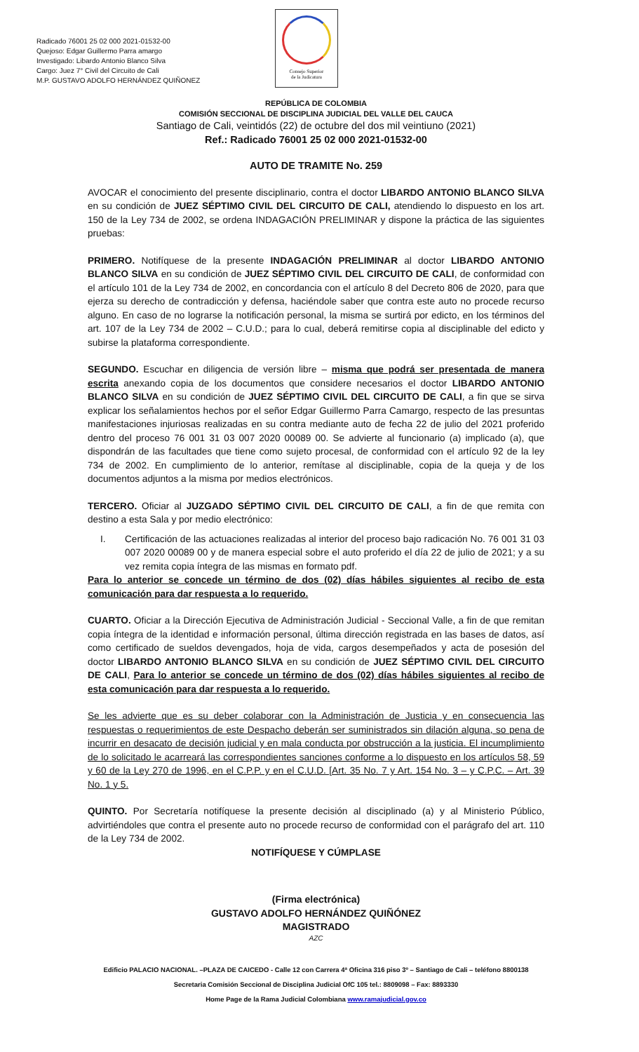Radicado 76001 25 02 000 2021-01532-00
Quejoso: Edgar Guillermo Parra amargo
Investigado: Libardo Antonio Blanco Silva
Cargo: Juez 7° Civil del Circuito de Cali
M.P. GUSTAVO ADOLFO HERNÁNDEZ QUIÑONEZ
Consejo Superior
de la Judicatura
REPÚBLICA DE COLOMBIA
COMISIÓN SECCIONAL DE DISCIPLINA JUDICIAL DEL VALLE DEL CAUCA
Santiago de Cali, veintidós (22) de octubre del dos mil veintiuno (2021)
Ref.: Radicado 76001 25 02 000 2021-01532-00
AUTO DE TRAMITE No. 259
AVOCAR el conocimiento del presente disciplinario, contra el doctor LIBARDO ANTONIO BLANCO SILVA en su condición de JUEZ SÉPTIMO CIVIL DEL CIRCUITO DE CALI, atendiendo lo dispuesto en los art. 150 de la Ley 734 de 2002, se ordena INDAGACIÓN PRELIMINAR y dispone la práctica de las siguientes pruebas:
PRIMERO. Notifíquese de la presente INDAGACIÓN PRELIMINAR al doctor LIBARDO ANTONIO BLANCO SILVA en su condición de JUEZ SÉPTIMO CIVIL DEL CIRCUITO DE CALI, de conformidad con el artículo 101 de la Ley 734 de 2002, en concordancia con el artículo 8 del Decreto 806 de 2020, para que ejerza su derecho de contradicción y defensa, haciéndole saber que contra este auto no procede recurso alguno. En caso de no lograrse la notificación personal, la misma se surtirá por edicto, en los términos del art. 107 de la Ley 734 de 2002 – C.U.D.; para lo cual, deberá remitirse copia al disciplinable del edicto y subirse la plataforma correspondiente.
SEGUNDO. Escuchar en diligencia de versión libre – misma que podrá ser presentada de manera escrita anexando copia de los documentos que considere necesarios el doctor LIBARDO ANTONIO BLANCO SILVA en su condición de JUEZ SÉPTIMO CIVIL DEL CIRCUITO DE CALI, a fin que se sirva explicar los señalamientos hechos por el señor Edgar Guillermo Parra Camargo, respecto de las presuntas manifestaciones injuriosas realizadas en su contra mediante auto de fecha 22 de julio del 2021 proferido dentro del proceso 76 001 31 03 007 2020 00089 00. Se advierte al funcionario (a) implicado (a), que dispondrán de las facultades que tiene como sujeto procesal, de conformidad con el artículo 92 de la ley 734 de 2002. En cumplimiento de lo anterior, remítase al disciplinable, copia de la queja y de los documentos adjuntos a la misma por medios electrónicos.
TERCERO. Oficiar al JUZGADO SÉPTIMO CIVIL DEL CIRCUITO DE CALI, a fin de que remita con destino a esta Sala y por medio electrónico:
I. Certificación de las actuaciones realizadas al interior del proceso bajo radicación No. 76 001 31 03 007 2020 00089 00 y de manera especial sobre el auto proferido el día 22 de julio de 2021; y a su vez remita copia íntegra de las mismas en formato pdf.
Para lo anterior se concede un término de dos (02) días hábiles siguientes al recibo de esta comunicación para dar respuesta a lo requerido.
CUARTO. Oficiar a la Dirección Ejecutiva de Administración Judicial - Seccional Valle, a fin de que remitan copia íntegra de la identidad e información personal, última dirección registrada en las bases de datos, así como certificado de sueldos devengados, hoja de vida, cargos desempeñados y acta de posesión del doctor LIBARDO ANTONIO BLANCO SILVA en su condición de JUEZ SÉPTIMO CIVIL DEL CIRCUITO DE CALI, Para lo anterior se concede un término de dos (02) días hábiles siguientes al recibo de esta comunicación para dar respuesta a lo requerido.
Se les advierte que es su deber colaborar con la Administración de Justicia y en consecuencia las respuestas o requerimientos de este Despacho deberán ser suministrados sin dilación alguna, so pena de incurrir en desacato de decisión judicial y en mala conducta por obstrucción a la justicia. El incumplimiento de lo solicitado le acarreará las correspondientes sanciones conforme a lo dispuesto en los artículos 58, 59 y 60 de la Ley 270 de 1996, en el C.P.P. y en el C.U.D. [Art. 35 No. 7 y Art. 154 No. 3 – y C.P.C. – Art. 39 No. 1 y 5.
QUINTO. Por Secretaría notifíquese la presente decisión al disciplinado (a) y al Ministerio Público, advirtiéndoles que contra el presente auto no procede recurso de conformidad con el parágrafo del art. 110 de la Ley 734 de 2002.
NOTIFÍQUESE Y CÚMPLASE
(Firma electrónica)
GUSTAVO ADOLFO HERNÁNDEZ QUIÑÓNEZ
MAGISTRADO
AZC
Edificio PALACIO NACIONAL. –PLAZA DE CAICEDO - Calle 12 con Carrera 4ª Oficina 316 piso 3º – Santiago de Cali – teléfono 8800138
Secretaria Comisión Seccional de Disciplina Judicial OfC 105 tel.: 8809098 – Fax: 8893330
Home Page de la Rama Judicial Colombiana www.ramajudicial.gov.co